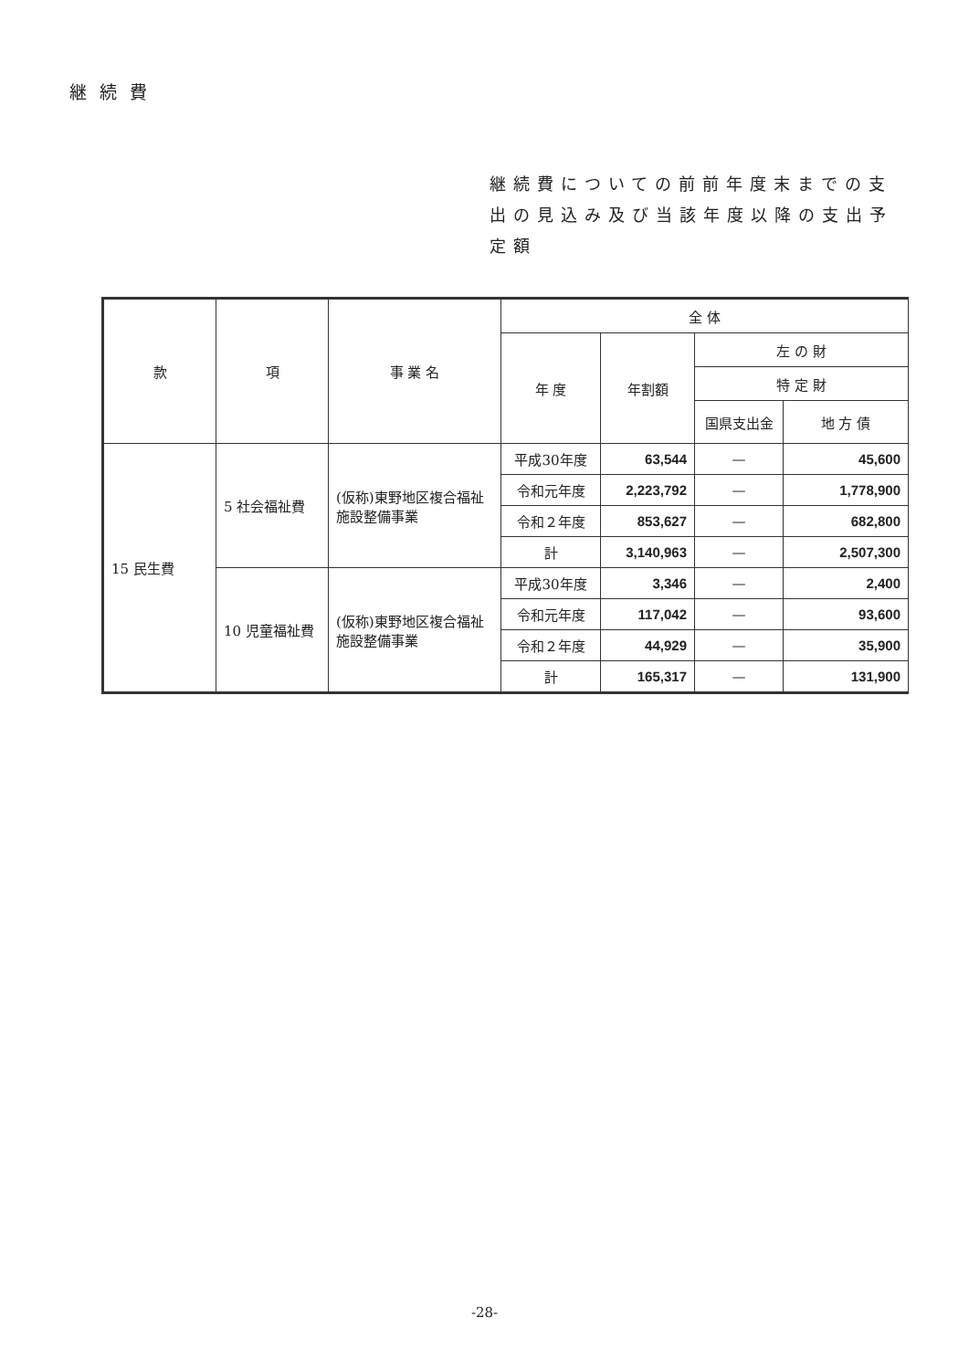継続費
継続費についての前前年度末までの支出の見込み及び当該年度以降の支出予定額
| 款 | 項 | 事 業 名 | 全 体 | | | |
| --- | --- | --- | --- | --- | --- | --- |
| | | | 年 度 | 年割額 | 左 の 財 | |
| | | | | | 特 定 財 | |
| | | | | | 国県支出金 | 地 方 債 |
| 15 民生費 | 5 社会福祉費 | (仮称)東野地区複合福祉施設整備事業 | 平成30年度 | 63,544 | — | 45,600 |
| | | | 令和元年度 | 2,223,792 | — | 1,778,900 |
| | | | 令和２年度 | 853,627 | — | 682,800 |
| | | | 計 | 3,140,963 | — | 2,507,300 |
| | 10 児童福祉費 | (仮称)東野地区複合福祉施設整備事業 | 平成30年度 | 3,346 | — | 2,400 |
| | | | 令和元年度 | 117,042 | — | 93,600 |
| | | | 令和２年度 | 44,929 | — | 35,900 |
| | | | 計 | 165,317 | — | 131,900 |
-28-